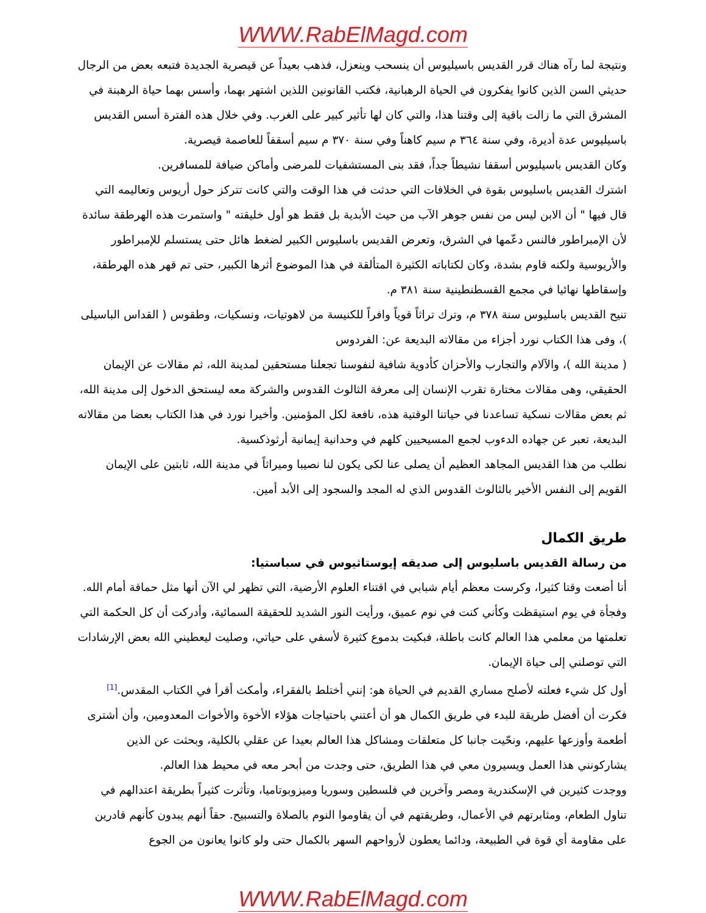WWW.RabElMagd.com
ونتيجة لما رآه هناك قرر القديس باسيليوس أن ينسحب وينعزل، فذهب بعيداً عن قيصرية الجديدة فتبعه بعض من الرجال حديثي السن الذين كانوا يفكرون في الحياة الرهبانية، فكتب القانونين اللذين اشتهر بهما، وأسس بهما حياة الرهبنة في المشرق التي ما زالت باقية إلى وقتنا هذا، والتي كان لها تأثير كبير على الغرب. وفي خلال هذه الفترة أسس القديس باسيليوس عدة أديرة، وفي سنة ٣٦٤ م سيم كاهناً وفي سنة ٣٧٠ م سيم أسقفاً للعاصمة قيصرية.
وكان القديس باسيليوس أسقفا نشيطاً جداً، فقد بنى المستشفيات للمرضى وأماكن ضيافة للمسافرين.
اشترك القديس باسليوس بقوة في الخلافات التي حدثت في هذا الوقت والتي كانت تتركز حول أريوس وتعاليمه التي قال فيها " أن الابن ليس من نفس جوهر الآب من حيث الأبدية بل فقط هو أول خليقته " واستمرت هذه الهرطقة سائدة لأن الإمبراطور فالنس دعّمها في الشرق، وتعرض القديس باسليوس الكبير لضغط هائل حتى يستسلم للإمبراطور والأريوسية ولكنه قاوم بشدة، وكان لكتاباته الكثيرة المتألقة في هذا الموضوع أثرها الكبير، حتى تم قهر هذه الهرطقة، وإسقاطها نهائيا في مجمع القسطنطينية سنة ٣٨١ م.
تنيح القديس باسليوس سنة ٣٧٨ م، وترك تراثاً قوياً وافراً للكنيسة من لاهوتيات، ونسكيات، وطقوس ( القداس الباسيلى )، وفى هذا الكتاب نورد أجزاء من مقالاته البديعة عن: الفردوس
( مدينة الله )، والآلام والتجارب والأحزان كأدوية شافية لنفوسنا تجعلنا مستحقين لمدينة الله، ثم مقالات عن الإيمان الحقيقي، وهى مقالات مختارة تقرب الإنسان إلى معرفة الثالوث القدوس والشركة معه ليستحق الدخول إلى مدينة الله، ثم بعض مقالات نسكية تساعدنا في حياتنا الوقتية هذه، نافعة لكل المؤمنين. وأخيرا نورد في هذا الكتاب بعضا من مقالاته البديعة، تعبر عن جهاده الدءوب لجمع المسيحيين كلهم في وحدانية إيمانية أرثوذكسية.
نطلب من هذا القديس المجاهد العظيم أن يصلى عنا لكى يكون لنا نصيبا وميراثاً في مدينة الله، ثابتين على الإيمان القويم إلى النفس الأخير بالثالوث القدوس الذي له المجد والسجود إلى الأبد أمين.
طريق الكمال
من رسالة القديس باسليوس إلى صديقه إيوستاثيوس في سباستيا:
أنا أضعت وقتا كثيرا، وكرست معظم أيام شبابي في اقتناء العلوم الأرضية، التي تظهر لي الآن أنها مثل حماقة أمام الله. وفجأة في يوم استيقظت وكأني كنت في نوم عميق، ورأيت النور الشديد للحقيقة السمائية، وأدركت أن كل الحكمة التي تعلمتها من معلمي هذا العالم كانت باطلة، فبكيت بدموع كثيرة لأسفي على حياتي، وصليت ليعطيني الله بعض الإرشادات التي توصلني إلى حياة الإيمان.
أول كل شيء فعلته لأصلح مساري القديم في الحياة هو: إنني أختلط بالفقراء، وأمكث أقرأ في الكتاب المقدس.<sup>[1]</sup> فكرت أن أفضل طريقة للبدء في طريق الكمال هو أن أعتني باحتياجات هؤلاء الأخوة والأخوات المعدومين، وأن أشترى أطعمة وأوزعها عليهم، ونحّيت جانبا كل متعلقات ومشاكل هذا العالم بعيدا عن عقلي بالكلية، وبحثت عن الذين يشاركونني هذا العمل ويسيرون معي في هذا الطريق، حتى وجدت من أبحر معه في محيط هذا العالم.
ووجدت كثيرين في الإسكندرية ومصر وآخرين في فلسطين وسوريا وميزوبوتاميا، وتأثرت كثيراً بطريقة اعتدالهم في تناول الطعام، ومثابرتهم في الأعمال، وطريقتهم في أن يقاوموا النوم بالصلاة والتسبيح. حقاً أنهم يبدون كأنهم قادرين على مقاومة أي قوة في الطبيعة، ودائما يعطون لأرواحهم السهر بالكمال حتى ولو كانوا يعانون من الجوع
WWW.RabElMagd.com